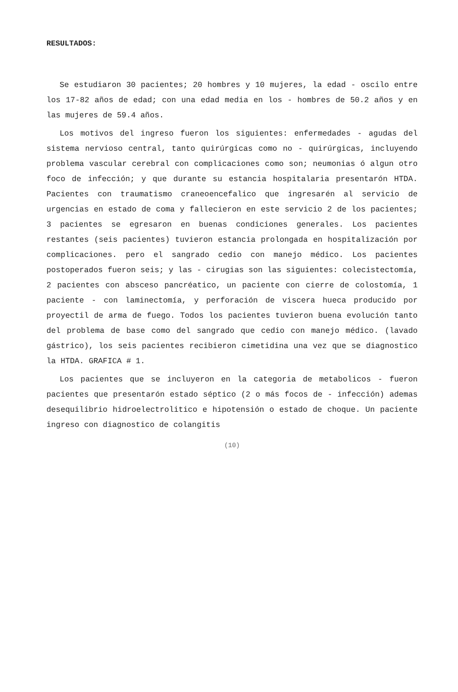RESULTADOS:
Se estudiaron 30 pacientes; 20 hombres y 10 mujeres, la edad - oscilo entre los 17-82 años de edad; con una edad media en los - hombres de 50.2 años y en las mujeres de 59.4 años.
Los motivos del ingreso fueron los siguientes: enfermedades - agudas del sistema nervioso central, tanto quirúrgicas como no - quirúrgicas, incluyendo problema vascular cerebral con complicaciones como son; neumonias ó algun otro foco de infección; y que durante su estancia hospitalaria presentarón HTDA. Pacientes con traumatismo craneoencefalico que ingresarén al servicio de urgencias en estado de coma y fallecieron en este servicio 2 de los pacientes; 3 pacientes se egresaron en buenas condiciones generales. Los pacientes restantes (seis pacientes) tuvieron estancia prolongada en hospitalización por complicaciones. pero el sangrado cedio con manejo médico. Los pacientes postoperados fueron seis; y las - cirugias son las siguientes: colecistectomía, 2 pacientes con absceso pancréatico, un paciente con cierre de colostomía, 1 paciente - con laminectomía, y perforación de viscera hueca producido por proyectil de arma de fuego. Todos los pacientes tuvieron buena evolución tanto del problema de base como del sangrado que cedio con manejo médico. (lavado gástrico), los seis pacientes recibieron cimetidina una vez que se diagnostico la HTDA. GRAFICA # 1.
Los pacientes que se incluyeron en la categoria de metabolicos - fueron pacientes que presentarón estado séptico (2 o más focos de - infección) ademas desequilibrio hidroelectrolitico e hipotensión o estado de choque. Un paciente ingreso con diagnostico de colangitis
(10)